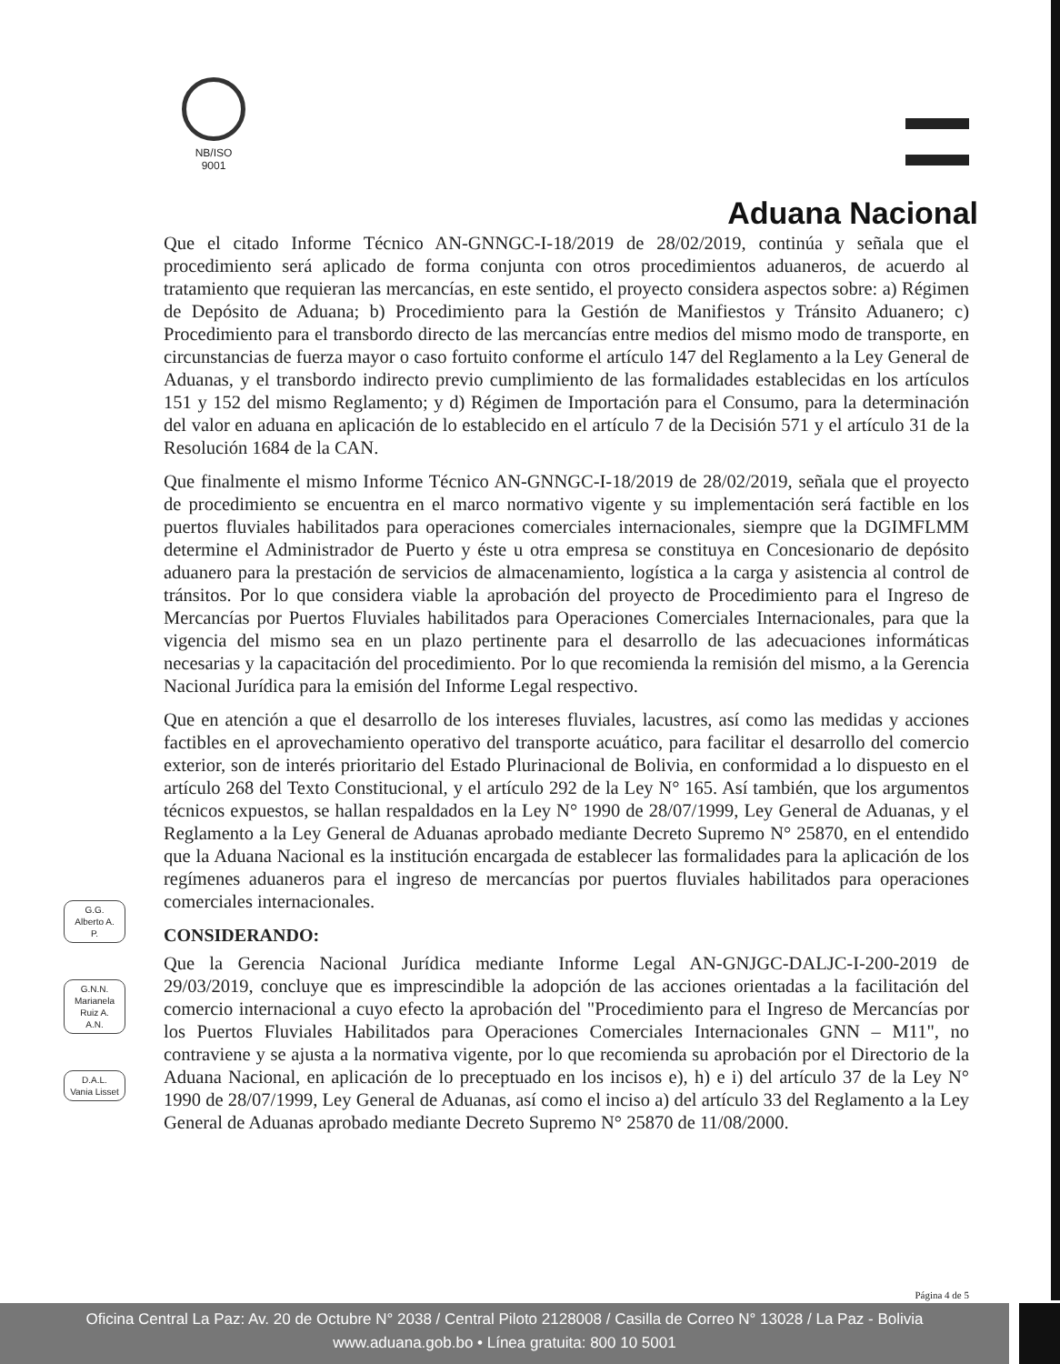NB/ISO
9001
Aduana Nacional
Que el citado Informe Técnico AN-GNNGC-I-18/2019 de 28/02/2019, continúa y señala que el procedimiento será aplicado de forma conjunta con otros procedimientos aduaneros, de acuerdo al tratamiento que requieran las mercancías, en este sentido, el proyecto considera aspectos sobre: a) Régimen de Depósito de Aduana; b) Procedimiento para la Gestión de Manifiestos y Tránsito Aduanero; c) Procedimiento para el transbordo directo de las mercancías entre medios del mismo modo de transporte, en circunstancias de fuerza mayor o caso fortuito conforme el artículo 147 del Reglamento a la Ley General de Aduanas, y el transbordo indirecto previo cumplimiento de las formalidades establecidas en los artículos 151 y 152 del mismo Reglamento; y d) Régimen de Importación para el Consumo, para la determinación del valor en aduana en aplicación de lo establecido en el artículo 7 de la Decisión 571 y el artículo 31 de la Resolución 1684 de la CAN.
Que finalmente el mismo Informe Técnico AN-GNNGC-I-18/2019 de 28/02/2019, señala que el proyecto de procedimiento se encuentra en el marco normativo vigente y su implementación será factible en los puertos fluviales habilitados para operaciones comerciales internacionales, siempre que la DGIMFLMM determine el Administrador de Puerto y éste u otra empresa se constituya en Concesionario de depósito aduanero para la prestación de servicios de almacenamiento, logística a la carga y asistencia al control de tránsitos. Por lo que considera viable la aprobación del proyecto de Procedimiento para el Ingreso de Mercancías por Puertos Fluviales habilitados para Operaciones Comerciales Internacionales, para que la vigencia del mismo sea en un plazo pertinente para el desarrollo de las adecuaciones informáticas necesarias y la capacitación del procedimiento. Por lo que recomienda la remisión del mismo, a la Gerencia Nacional Jurídica para la emisión del Informe Legal respectivo.
Que en atención a que el desarrollo de los intereses fluviales, lacustres, así como las medidas y acciones factibles en el aprovechamiento operativo del transporte acuático, para facilitar el desarrollo del comercio exterior, son de interés prioritario del Estado Plurinacional de Bolivia, en conformidad a lo dispuesto en el artículo 268 del Texto Constitucional, y el artículo 292 de la Ley N° 165. Así también, que los argumentos técnicos expuestos, se hallan respaldados en la Ley N° 1990 de 28/07/1999, Ley General de Aduanas, y el Reglamento a la Ley General de Aduanas aprobado mediante Decreto Supremo N° 25870, en el entendido que la Aduana Nacional es la institución encargada de establecer las formalidades para la aplicación de los regímenes aduaneros para el ingreso de mercancías por puertos fluviales habilitados para operaciones comerciales internacionales.
CONSIDERANDO:
Que la Gerencia Nacional Jurídica mediante Informe Legal AN-GNJGC-DALJC-I-200-2019 de 29/03/2019, concluye que es imprescindible la adopción de las acciones orientadas a la facilitación del comercio internacional a cuyo efecto la aprobación del "Procedimiento para el Ingreso de Mercancías por los Puertos Fluviales Habilitados para Operaciones Comerciales Internacionales GNN – M11", no contraviene y se ajusta a la normativa vigente, por lo que recomienda su aprobación por el Directorio de la Aduana Nacional, en aplicación de lo preceptuado en los incisos e), h) e i) del artículo 37 de la Ley N° 1990 de 28/07/1999, Ley General de Aduanas, así como el inciso a) del artículo 33 del Reglamento a la Ley General de Aduanas aprobado mediante Decreto Supremo N° 25870 de 11/08/2000.
G.G.
Alberto A.
P.
G.N.N.
Marianela
Ruiz A.
A.N.
D.A.L.
Vania Lisset
Página 4 de 5
Oficina Central La Paz: Av. 20 de Octubre N° 2038 / Central Piloto 2128008 / Casilla de Correo N° 13028 / La Paz - Bolivia
www.aduana.gob.bo • Línea gratuita: 800 10 5001